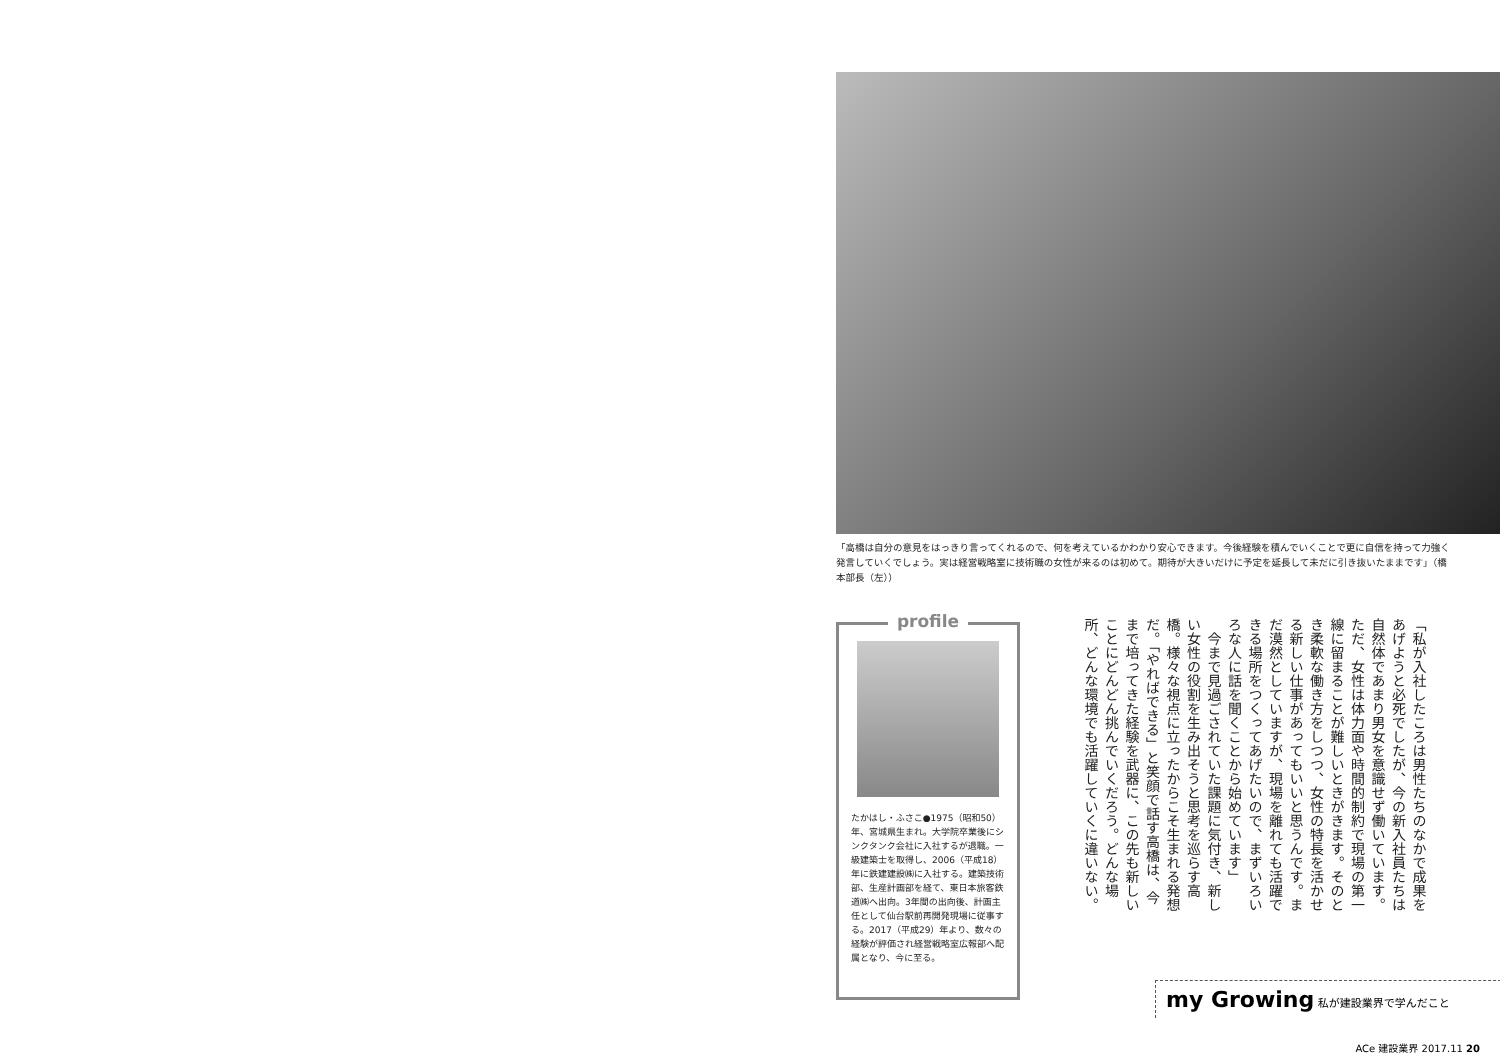「高橋は自分の意見をはっきり言ってくれるので、何を考えているかわかり安心できます。今後経験を積んでいくことで更に自信を持って力強く発言していくでしょう。実は経営戦略室に技術職の女性が来るのは初めて。期待が大きいだけに予定を延長して未だに引き抜いたままです」（橋本部長（左））
profile
たかはし・ふさこ●1975（昭和50）年、宮城県生まれ。大学院卒業後にシンクタンク会社に入社するが退職。一級建築士を取得し、2006（平成18）年に鉄建建設㈱に入社する。建築技術部、生産計画部を経て、東日本旅客鉄道㈱へ出向。3年間の出向後、計画主任として仙台駅前再開発現場に従事する。2017（平成29）年より、数々の経験が評価され経営戦略室広報部へ配属となり、今に至る。
「私が入社したころは男性たちのなかで成果をあげようと必死でしたが、今の新入社員たちは自然体であまり男女を意識せず働いています。ただ、女性は体力面や時間的制約で現場の第一線に留まることが難しいときがきます。そのとき柔軟な働き方をしつつ、女性の特長を活かせる新しい仕事があってもいいと思うんです。まだ漠然としていますが、現場を離れても活躍できる場所をつくってあげたいので、まずいろいろな人に話を聞くことから始めています」
　今まで見過ごされていた課題に気付き、新しい女性の役割を生み出そうと思考を巡らす高橋。様々な視点に立ったからこそ生まれる発想だ。「やればできる」と笑顔で話す高橋は、今まで培ってきた経験を武器に、この先も新しいことにどんどん挑んでいくだろう。どんな場所、どんな環境でも活躍していくに違いない。
my Growing 私が建設業界で学んだこと
ACe 建設業界 2017.11 20